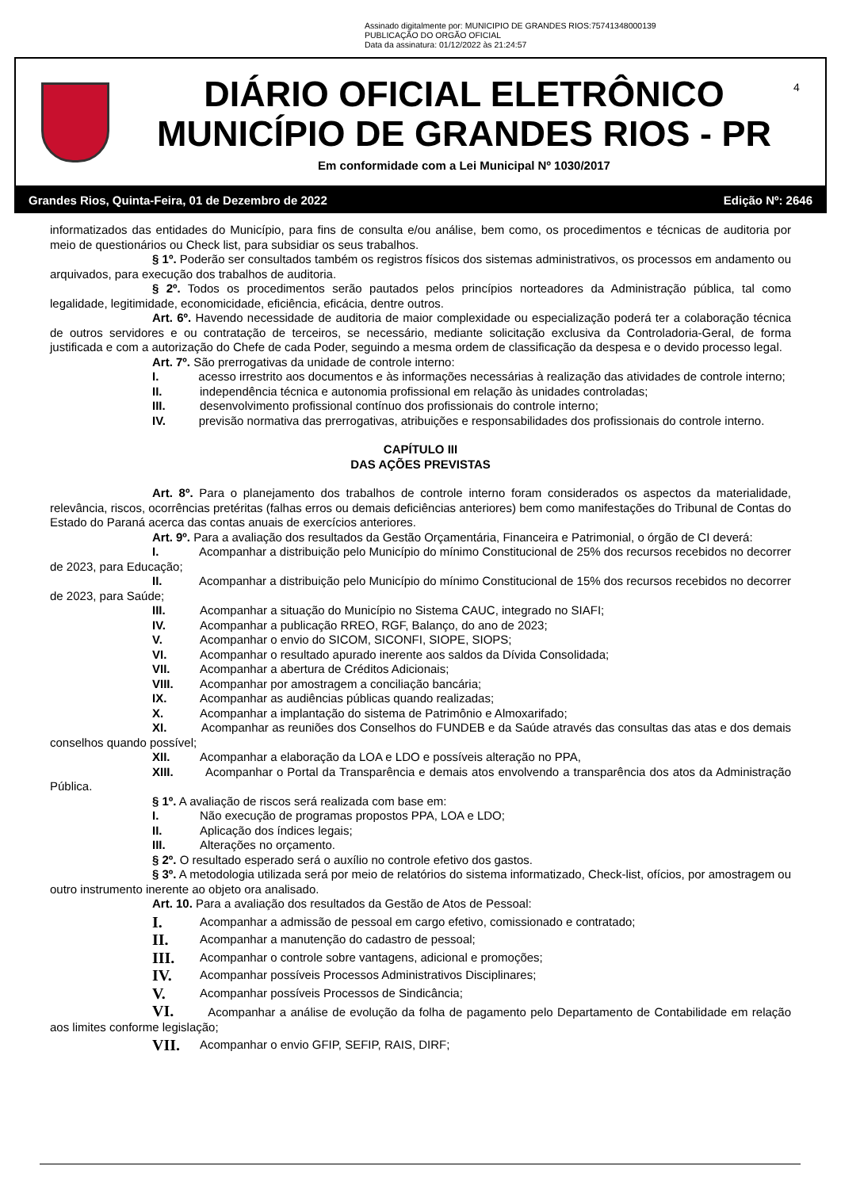Assinado digitalmente por: MUNICIPIO DE GRANDES RIOS:75741348000139
PUBLICAÇÃO DO ORGÃO OFICIAL
Data da assinatura: 01/12/2022 às 21:24:57
DIÁRIO OFICIAL ELETRÔNICO
MUNICÍPIO DE GRANDES RIOS - PR
Em conformidade com a Lei Municipal Nº 1030/2017
4
Grandes Rios, Quinta-Feira, 01 de Dezembro de 2022 Edição Nº: 2646
informatizados das entidades do Município, para fins de consulta e/ou análise, bem como, os procedimentos e técnicas de auditoria por meio de questionários ou Check list, para subsidiar os seus trabalhos.
§ 1º. Poderão ser consultados também os registros físicos dos sistemas administrativos, os processos em andamento ou arquivados, para execução dos trabalhos de auditoria.
§ 2º. Todos os procedimentos serão pautados pelos princípios norteadores da Administração pública, tal como legalidade, legitimidade, economicidade, eficiência, eficácia, dentre outros.
Art. 6º. Havendo necessidade de auditoria de maior complexidade ou especialização poderá ter a colaboração técnica de outros servidores e ou contratação de terceiros, se necessário, mediante solicitação exclusiva da Controladoria-Geral, de forma justificada e com a autorização do Chefe de cada Poder, seguindo a mesma ordem de classificação da despesa e o devido processo legal.
Art. 7º. São prerrogativas da unidade de controle interno:
I. acesso irrestrito aos documentos e às informações necessárias à realização das atividades de controle interno;
II. independência técnica e autonomia profissional em relação às unidades controladas;
III. desenvolvimento profissional contínuo dos profissionais do controle interno;
IV. previsão normativa das prerrogativas, atribuições e responsabilidades dos profissionais do controle interno.
CAPÍTULO III
DAS AÇÕES PREVISTAS
Art. 8º. Para o planejamento dos trabalhos de controle interno foram considerados os aspectos da materialidade, relevância, riscos, ocorrências pretéritas (falhas erros ou demais deficiências anteriores) bem como manifestações do Tribunal de Contas do Estado do Paraná acerca das contas anuais de exercícios anteriores.
Art. 9º. Para a avaliação dos resultados da Gestão Orçamentária, Financeira e Patrimonial, o órgão de CI deverá:
I. Acompanhar a distribuição pelo Município do mínimo Constitucional de 25% dos recursos recebidos no decorrer de 2023, para Educação;
II. Acompanhar a distribuição pelo Município do mínimo Constitucional de 15% dos recursos recebidos no decorrer de 2023, para Saúde;
III. Acompanhar a situação do Município no Sistema CAUC, integrado no SIAFI;
IV. Acompanhar a publicação RREO, RGF, Balanço, do ano de 2023;
V. Acompanhar o envio do SICOM, SICONFI, SIOPE, SIOPS;
VI. Acompanhar o resultado apurado inerente aos saldos da Dívida Consolidada;
VII. Acompanhar a abertura de Créditos Adicionais;
VIII. Acompanhar por amostragem a conciliação bancária;
IX. Acompanhar as audiências públicas quando realizadas;
X. Acompanhar a implantação do sistema de Patrimônio e Almoxarifado;
XI. Acompanhar as reuniões dos Conselhos do FUNDEB e da Saúde através das consultas das atas e dos demais conselhos quando possível;
XII. Acompanhar a elaboração da LOA e LDO e possíveis alteração no PPA,
XIII. Acompanhar o Portal da Transparência e demais atos envolvendo a transparência dos atos da Administração Pública.
§ 1º. A avaliação de riscos será realizada com base em:
I. Não execução de programas propostos PPA, LOA e LDO;
II. Aplicação dos índices legais;
III. Alterações no orçamento.
§ 2º. O resultado esperado será o auxílio no controle efetivo dos gastos.
§ 3º. A metodologia utilizada será por meio de relatórios do sistema informatizado, Check-list, ofícios, por amostragem ou outro instrumento inerente ao objeto ora analisado.
Art. 10. Para a avaliação dos resultados da Gestão de Atos de Pessoal:
I. Acompanhar a admissão de pessoal em cargo efetivo, comissionado e contratado;
II. Acompanhar a manutenção do cadastro de pessoal;
III. Acompanhar o controle sobre vantagens, adicional e promoções;
IV. Acompanhar possíveis Processos Administrativos Disciplinares;
V. Acompanhar possíveis Processos de Sindicância;
VI. Acompanhar a análise de evolução da folha de pagamento pelo Departamento de Contabilidade em relação aos limites conforme legislação;
VII. Acompanhar o envio GFIP, SEFIP, RAIS, DIRF;